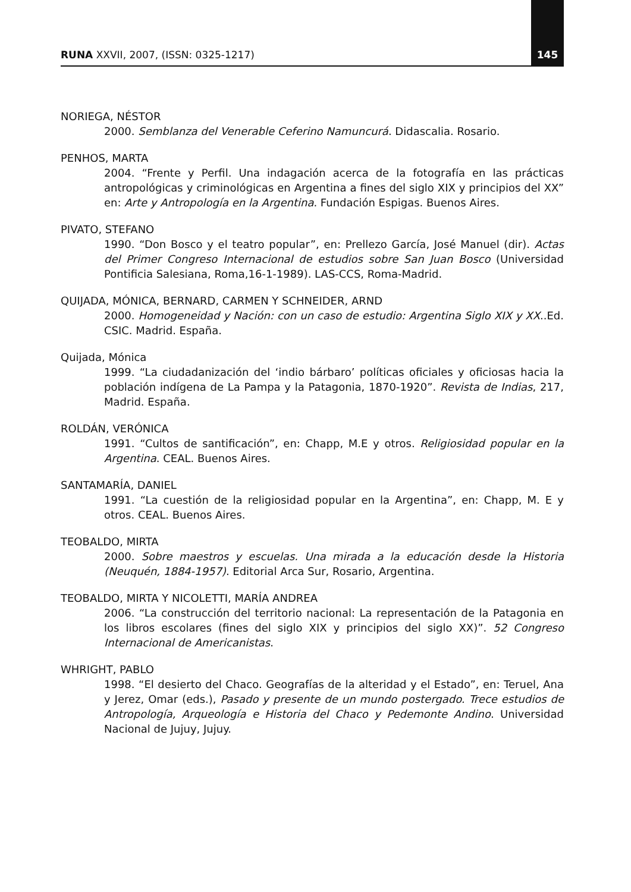RUNA XXVII, 2007, (ISSN: 0325-1217) 145
NORIEGA, NÉSTOR
2000. Semblanza del Venerable Ceferino Namuncurá. Didascalia. Rosario.
PENHOS, MARTA
2004. “Frente y Perfil. Una indagación acerca de la fotografía en las prácticas antropológicas y criminológicas en Argentina a fines del siglo XIX y principios del XX” en: Arte y Antropología en la Argentina. Fundación Espigas. Buenos Aires.
PIVATO, STEFANO
1990. “Don Bosco y el teatro popular”, en: Prellezo García, José Manuel (dir). Actas del Primer Congreso Internacional de estudios sobre San Juan Bosco (Universidad Pontificia Salesiana, Roma,16-1-1989). LAS-CCS, Roma-Madrid.
QUIJADA, MÓNICA, BERNARD, CARMEN Y SCHNEIDER, ARND
2000. Homogeneidad y Nación: con un caso de estudio: Argentina Siglo XIX y XX..Ed. CSIC. Madrid. España.
Quijada, Mónica
1999. “La ciudadanización del ‘indio bárbaro’ políticas oficiales y oficiosas hacia la población indígena de La Pampa y la Patagonia, 1870-1920”. Revista de Indias, 217, Madrid. España.
ROLDÁN, VERÓNICA
1991. “Cultos de santificación”, en: Chapp, M.E y otros. Religiosidad popular en la Argentina. CEAL. Buenos Aires.
SANTAMARÍA, DANIEL
1991. “La cuestión de la religiosidad popular en la Argentina”, en: Chapp, M. E y otros. CEAL. Buenos Aires.
TEOBALDO, MIRTA
2000. Sobre maestros y escuelas. Una mirada a la educación desde la Historia (Neuquén, 1884-1957). Editorial Arca Sur, Rosario, Argentina.
TEOBALDO, MIRTA Y NICOLETTI, MARÍA ANDREA
2006. “La construcción del territorio nacional: La representación de la Patagonia en los libros escolares (fines del siglo XIX y principios del siglo XX)”. 52 Congreso Internacional de Americanistas.
WHRIGHT, PABLO
1998. “El desierto del Chaco. Geografías de la alteridad y el Estado”, en: Teruel, Ana y Jerez, Omar (eds.), Pasado y presente de un mundo postergado. Trece estudios de Antropología, Arqueología e Historia del Chaco y Pedemonte Andino. Universidad Nacional de Jujuy, Jujuy.